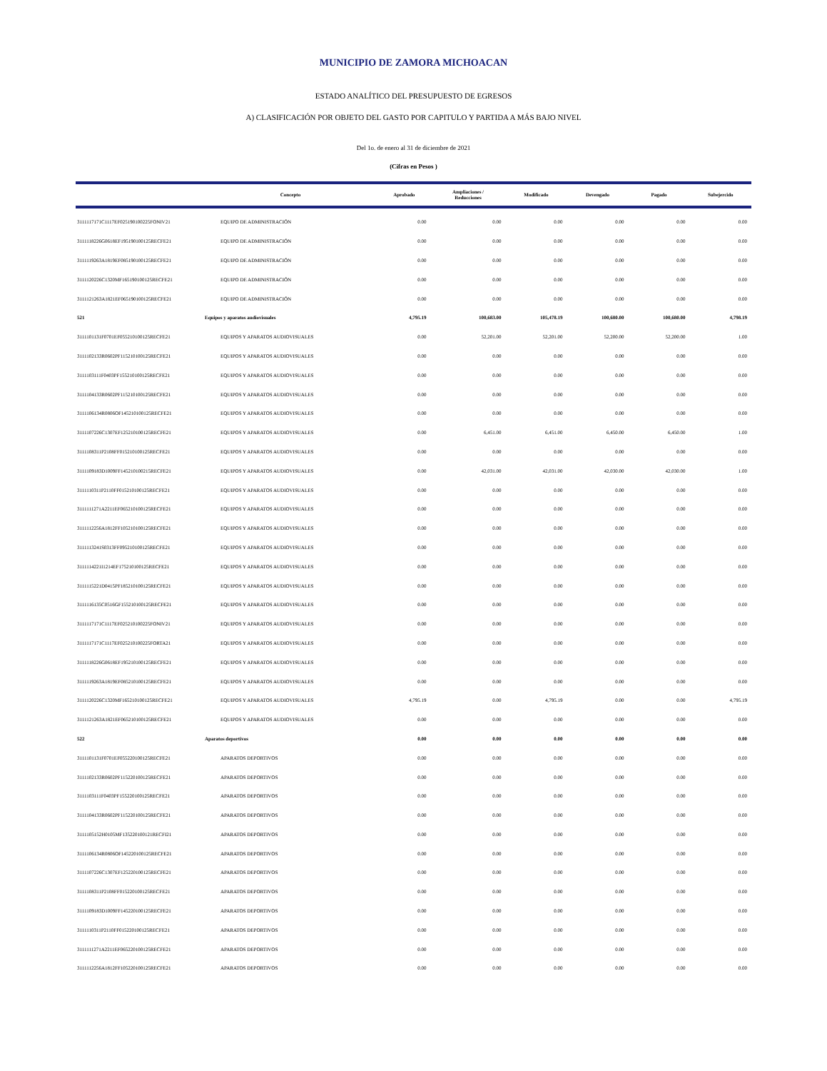MUNICIPIO DE ZAMORA MICHOACAN
ESTADO ANALÍTICO DEL PRESUPUESTO DE EGRESOS
A) CLASIFICACIÓN POR OBJETO DEL GASTO POR CAPITULO Y PARTIDA A MÁS BAJO NIVEL
Del 1o. de enero al 31 de diciembre de 2021
(Cifras en Pesos )
| | Concepto | Aprobado | Ampliaciones / Reducciones | Modificado | Devengado | Pagado | Subejercido |
| --- | --- | --- | --- | --- | --- | --- | --- |
| 3111117171C1117EF025190100225FONIV21 | EQUIPO DE ADMINISTRACIÓN | 0.00 | 0.00 | 0.00 | 0.00 | 0.00 | 0.00 |
| 3111118226G0618EF195190100125RECFE21 | EQUIPO DE ADMINISTRACIÓN | 0.00 | 0.00 | 0.00 | 0.00 | 0.00 | 0.00 |
| 3111119263A1819EF085190100125RECFE21 | EQUIPO DE ADMINISTRACIÓN | 0.00 | 0.00 | 0.00 | 0.00 | 0.00 | 0.00 |
| 3111120226C1320MF165190100125RECFE21 | EQUIPO DE ADMINISTRACIÓN | 0.00 | 0.00 | 0.00 | 0.00 | 0.00 | 0.00 |
| 3111121263A1821EF065190100125RECFE21 | EQUIPO DE ADMINISTRACIÓN | 0.00 | 0.00 | 0.00 | 0.00 | 0.00 | 0.00 |
| 521 | Equipos y aparatos audiovisuales | 4,795.19 | 100,683.00 | 105,478.19 | 100,680.00 | 100,680.00 | 4,798.19 |
| 3111101131F0701EF055210100125RECFE21 | EQUIPOS Y APARATOS AUDIOVISUALES | 0.00 | 52,201.00 | 52,201.00 | 52,200.00 | 52,200.00 | 1.00 |
| 3111102133R0602PF115210100125RECFE21 | EQUIPOS Y APARATOS AUDIOVISUALES | 0.00 | 0.00 | 0.00 | 0.00 | 0.00 | 0.00 |
| 3111103111F0403PF155210100125RECFE21 | EQUIPOS Y APARATOS AUDIOVISUALES | 0.00 | 0.00 | 0.00 | 0.00 | 0.00 | 0.00 |
| 3111104133R0602PF115210100125RECFE21 | EQUIPOS Y APARATOS AUDIOVISUALES | 0.00 | 0.00 | 0.00 | 0.00 | 0.00 | 0.00 |
| 3111106134R0806OF145210100125RECFE21 | EQUIPOS Y APARATOS AUDIOVISUALES | 0.00 | 0.00 | 0.00 | 0.00 | 0.00 | 0.00 |
| 3111107226C1307EF125210100125RECFE21 | EQUIPOS Y APARATOS AUDIOVISUALES | 0.00 | 6,451.00 | 6,451.00 | 6,450.00 | 6,450.00 | 1.00 |
| 3111108311P2108FF015210100125RECFE21 | EQUIPOS Y APARATOS AUDIOVISUALES | 0.00 | 0.00 | 0.00 | 0.00 | 0.00 | 0.00 |
| 3111109183D1009FF145210100215RECFE21 | EQUIPOS Y APARATOS AUDIOVISUALES | 0.00 | 42,031.00 | 42,031.00 | 42,030.00 | 42,030.00 | 1.00 |
| 3111110311P2110FF015210100125RECFE21 | EQUIPOS Y APARATOS AUDIOVISUALES | 0.00 | 0.00 | 0.00 | 0.00 | 0.00 | 0.00 |
| 3111111271A2211EF065210100125RECFE21 | EQUIPOS Y APARATOS AUDIOVISUALES | 0.00 | 0.00 | 0.00 | 0.00 | 0.00 | 0.00 |
| 3111112256A1812FF105210100125RECFE21 | EQUIPOS Y APARATOS AUDIOVISUALES | 0.00 | 0.00 | 0.00 | 0.00 | 0.00 | 0.00 |
| 3111113241S0313FF095210100125RECFE21 | EQUIPOS Y APARATOS AUDIOVISUALES | 0.00 | 0.00 | 0.00 | 0.00 | 0.00 | 0.00 |
| 3111114221I1214EF175210100125RECFE21 | EQUIPOS Y APARATOS AUDIOVISUALES | 0.00 | 0.00 | 0.00 | 0.00 | 0.00 | 0.00 |
| 3111115221D0415PF185210100125RECFE21 | EQUIPOS Y APARATOS AUDIOVISUALES | 0.00 | 0.00 | 0.00 | 0.00 | 0.00 | 0.00 |
| 3111116135C0516GF155210100125RECFE21 | EQUIPOS Y APARATOS AUDIOVISUALES | 0.00 | 0.00 | 0.00 | 0.00 | 0.00 | 0.00 |
| 3111117171C1117EF025210100225FONIV21 | EQUIPOS Y APARATOS AUDIOVISUALES | 0.00 | 0.00 | 0.00 | 0.00 | 0.00 | 0.00 |
| 3111117171C1117EF025210100225FORTA21 | EQUIPOS Y APARATOS AUDIOVISUALES | 0.00 | 0.00 | 0.00 | 0.00 | 0.00 | 0.00 |
| 3111118226G0618EF195210100125RECFE21 | EQUIPOS Y APARATOS AUDIOVISUALES | 0.00 | 0.00 | 0.00 | 0.00 | 0.00 | 0.00 |
| 3111119263A1819EF085210100125RECFE21 | EQUIPOS Y APARATOS AUDIOVISUALES | 0.00 | 0.00 | 0.00 | 0.00 | 0.00 | 0.00 |
| 3111120226C1320MF165210100125RECFE21 | EQUIPOS Y APARATOS AUDIOVISUALES | 4,795.19 | 0.00 | 4,795.19 | 0.00 | 0.00 | 4,795.19 |
| 3111121263A1821EF065210100125RECFE21 | EQUIPOS Y APARATOS AUDIOVISUALES | 0.00 | 0.00 | 0.00 | 0.00 | 0.00 | 0.00 |
| 522 | Aparatos deportivos | 0.00 | 0.00 | 0.00 | 0.00 | 0.00 | 0.00 |
| 3111101131F0701EF055220100125RECFE21 | APARATOS DEPORTIVOS | 0.00 | 0.00 | 0.00 | 0.00 | 0.00 | 0.00 |
| 3111102133R0602PF115220100125RECFE21 | APARATOS DEPORTIVOS | 0.00 | 0.00 | 0.00 | 0.00 | 0.00 | 0.00 |
| 3111103111F0403PF155220100125RECFE21 | APARATOS DEPORTIVOS | 0.00 | 0.00 | 0.00 | 0.00 | 0.00 | 0.00 |
| 3111104133R0602PF115220100125RECFE21 | APARATOS DEPORTIVOS | 0.00 | 0.00 | 0.00 | 0.00 | 0.00 | 0.00 |
| 3111105152H0105MF135220100121RECFI21 | APARATOS DEPORTIVOS | 0.00 | 0.00 | 0.00 | 0.00 | 0.00 | 0.00 |
| 3111106134R0806OF145220100125RECFE21 | APARATOS DEPORTIVOS | 0.00 | 0.00 | 0.00 | 0.00 | 0.00 | 0.00 |
| 3111107226C1307EF125220100125RECFE21 | APARATOS DEPORTIVOS | 0.00 | 0.00 | 0.00 | 0.00 | 0.00 | 0.00 |
| 3111108311P2108FF015220100125RECFE21 | APARATOS DEPORTIVOS | 0.00 | 0.00 | 0.00 | 0.00 | 0.00 | 0.00 |
| 3111109183D1009FF145220100125RECFE21 | APARATOS DEPORTIVOS | 0.00 | 0.00 | 0.00 | 0.00 | 0.00 | 0.00 |
| 3111110311P2110FF015220100125RECFE21 | APARATOS DEPORTIVOS | 0.00 | 0.00 | 0.00 | 0.00 | 0.00 | 0.00 |
| 3111111271A2211EF065220100125RECFE21 | APARATOS DEPORTIVOS | 0.00 | 0.00 | 0.00 | 0.00 | 0.00 | 0.00 |
| 3111112256A1812FF105220100125RECFE21 | APARATOS DEPORTIVOS | 0.00 | 0.00 | 0.00 | 0.00 | 0.00 | 0.00 |